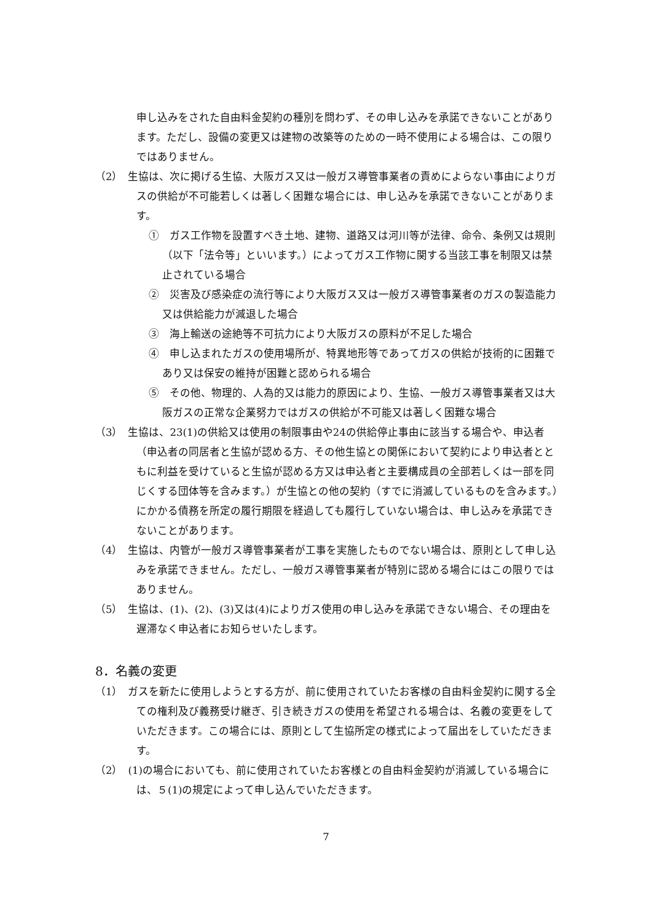申し込みをされた自由料金契約の種別を問わず、その申し込みを承諾できないことがあります。ただし、設備の変更又は建物の改築等のための一時不使用による場合は、この限りではありません。
（2）　生協は、次に掲げる生協、大阪ガス又は一般ガス導管事業者の責めによらない事由によりガスの供給が不可能若しくは著しく困難な場合には、申し込みを承諾できないことがあります。
①　ガス工作物を設置すべき土地、建物、道路又は河川等が法律、命令、条例又は規則（以下「法令等」といいます。）によってガス工作物に関する当該工事を制限又は禁止されている場合
②　災害及び感染症の流行等により大阪ガス又は一般ガス導管事業者のガスの製造能力又は供給能力が減退した場合
③　海上輸送の途絶等不可抗力により大阪ガスの原料が不足した場合
④　申し込まれたガスの使用場所が、特異地形等であってガスの供給が技術的に困難であり又は保安の維持が困難と認められる場合
⑤　その他、物理的、人為的又は能力的原因により、生協、一般ガス導管事業者又は大阪ガスの正常な企業努力ではガスの供給が不可能又は著しく困難な場合
（3）　生協は、23(1)の供給又は使用の制限事由や24の供給停止事由に該当する場合や、申込者（申込者の同居者と生協が認める方、その他生協との関係において契約により申込者とともに利益を受けていると生協が認める方又は申込者と主要構成員の全部若しくは一部を同じくする団体等を含みます。）が生協との他の契約（すでに消滅しているものを含みます。）にかかる債務を所定の履行期限を経過しても履行していない場合は、申し込みを承諾できないことがあります。
（4）　生協は、内管が一般ガス導管事業者が工事を実施したものでない場合は、原則として申し込みを承諾できません。ただし、一般ガス導管事業者が特別に認める場合にはこの限りではありません。
（5）　生協は、(1)、(2)、(3)又は(4)によりガス使用の申し込みを承諾できない場合、その理由を遅滞なく申込者にお知らせいたします。
8．名義の変更
（1）　ガスを新たに使用しようとする方が、前に使用されていたお客様の自由料金契約に関する全ての権利及び義務受け継ぎ、引き続きガスの使用を希望される場合は、名義の変更をしていただきます。この場合には、原則として生協所定の様式によって届出をしていただきます。
（2）　(1)の場合においても、前に使用されていたお客様との自由料金契約が消滅している場合には、５(1)の規定によって申し込んでいただきます。
7